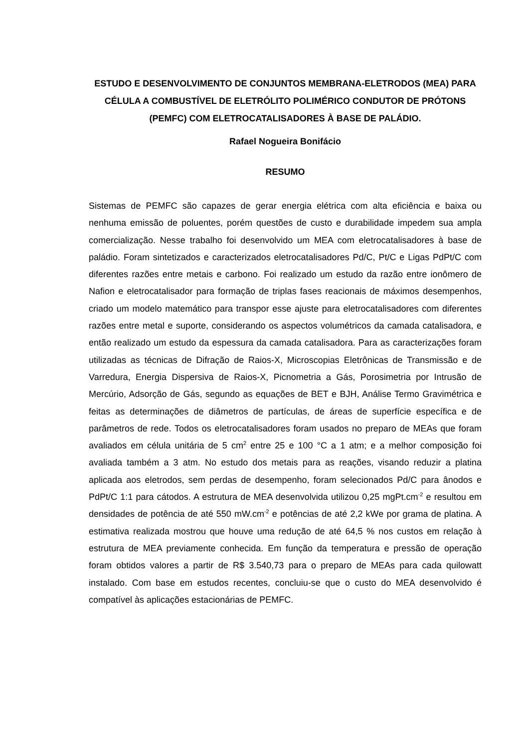ESTUDO E DESENVOLVIMENTO DE CONJUNTOS MEMBRANA-ELETRODOS (MEA) PARA CÉLULA A COMBUSTÍVEL DE ELETRÓLITO POLIMÉRICO CONDUTOR DE PRÓTONS (PEMFC) COM ELETROCATALISADORES À BASE DE PALÁDIO.
Rafael Nogueira Bonifácio
RESUMO
Sistemas de PEMFC são capazes de gerar energia elétrica com alta eficiência e baixa ou nenhuma emissão de poluentes, porém questões de custo e durabilidade impedem sua ampla comercialização. Nesse trabalho foi desenvolvido um MEA com eletrocatalisadores à base de paládio. Foram sintetizados e caracterizados eletrocatalisadores Pd/C, Pt/C e Ligas PdPt/C com diferentes razões entre metais e carbono. Foi realizado um estudo da razão entre ionômero de Nafion e eletrocatalisador para formação de triplas fases reacionais de máximos desempenhos, criado um modelo matemático para transpor esse ajuste para eletrocatalisadores com diferentes razões entre metal e suporte, considerando os aspectos volumétricos da camada catalisadora, e então realizado um estudo da espessura da camada catalisadora. Para as caracterizações foram utilizadas as técnicas de Difração de Raios-X, Microscopias Eletrônicas de Transmissão e de Varredura, Energia Dispersiva de Raios-X, Picnometria a Gás, Porosimetria por Intrusão de Mercúrio, Adsorção de Gás, segundo as equações de BET e BJH, Análise Termo Gravimétrica e feitas as determinações de diâmetros de partículas, de áreas de superfície específica e de parâmetros de rede. Todos os eletrocatalisadores foram usados no preparo de MEAs que foram avaliados em célula unitária de 5 cm<sup>2</sup> entre 25 e 100 °C a 1 atm; e a melhor composição foi avaliada também a 3 atm. No estudo dos metais para as reações, visando reduzir a platina aplicada aos eletrodos, sem perdas de desempenho, foram selecionados Pd/C para ânodos e PdPt/C 1:1 para cátodos. A estrutura de MEA desenvolvida utilizou 0,25 mgPt.cm<sup>-2</sup> e resultou em densidades de potência de até 550 mW.cm<sup>-2</sup> e potências de até 2,2 kWe por grama de platina. A estimativa realizada mostrou que houve uma redução de até 64,5 % nos custos em relação à estrutura de MEA previamente conhecida. Em função da temperatura e pressão de operação foram obtidos valores a partir de R$ 3.540,73 para o preparo de MEAs para cada quilowatt instalado. Com base em estudos recentes, concluiu-se que o custo do MEA desenvolvido é compatível às aplicações estacionárias de PEMFC.